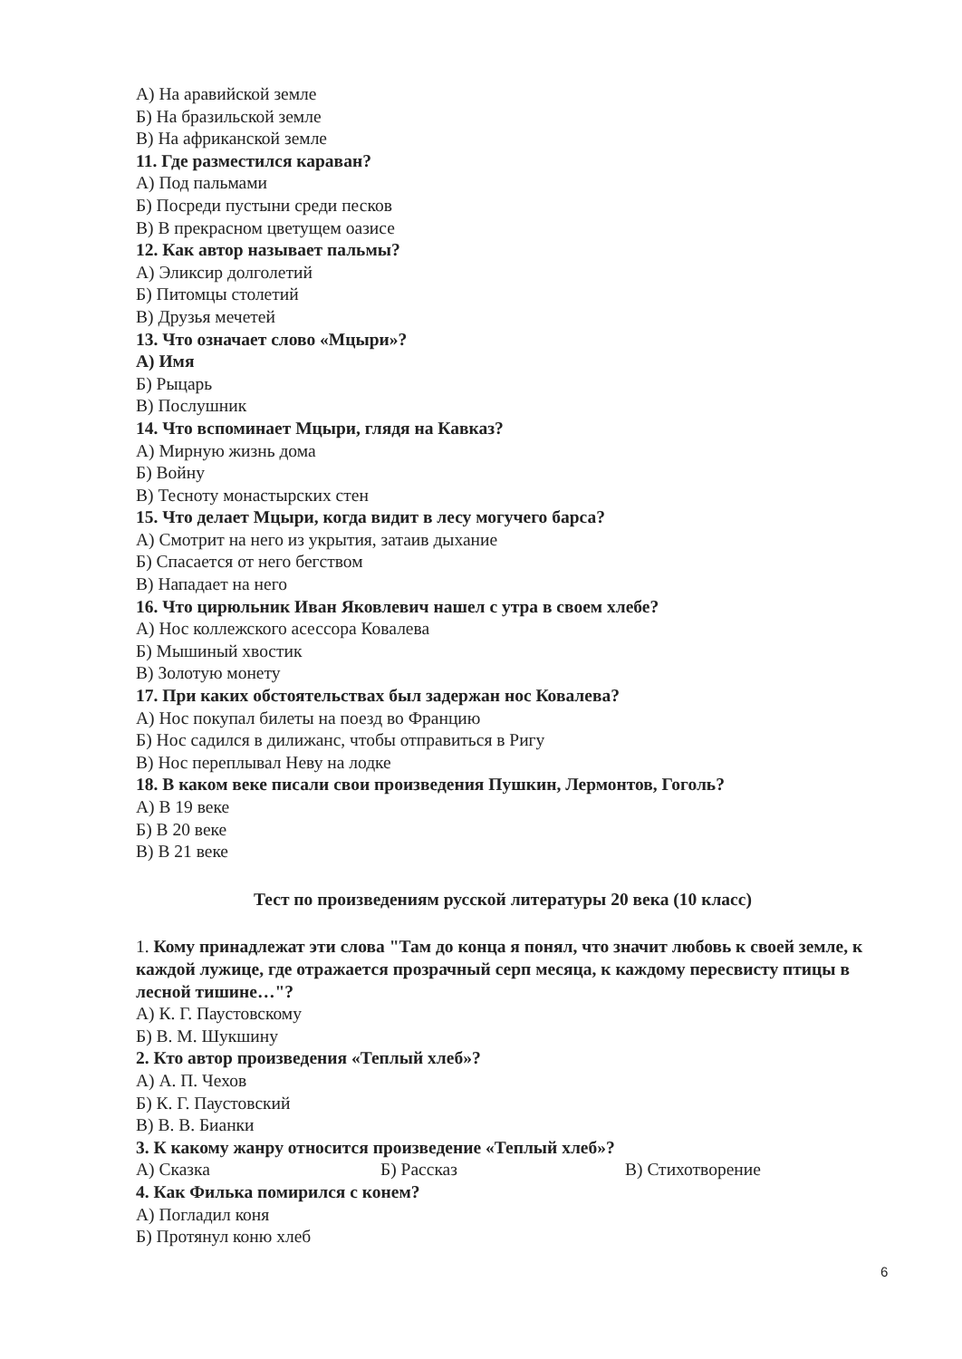А) На аравийской земле
Б) На бразильской земле
В) На африканской земле
11. Где разместился караван?
А) Под пальмами
Б) Посреди пустыни среди песков
В) В прекрасном цветущем оазисе
12. Как автор называет пальмы?
А) Эликсир долголетий
Б) Питомцы столетий
В) Друзья мечетей
13. Что означает слово «Мцыри»?
А) Имя
Б) Рыцарь
В) Послушник
14. Что вспоминает Мцыри, глядя на Кавказ?
А) Мирную жизнь дома
Б) Войну
В) Тесноту монастырских стен
15. Что делает Мцыри, когда видит в лесу могучего барса?
А) Смотрит на него из укрытия, затаив дыхание
Б) Спасается от него бегством
В) Нападает на него
16. Что цирюльник Иван Яковлевич нашел с утра в своем хлебе?
А) Нос коллежского асессора Ковалева
Б) Мышиный хвостик
В) Золотую монету
17. При каких обстоятельствах был задержан нос Ковалева?
А) Нос покупал билеты на поезд во Францию
Б) Нос садился в дилижанс, чтобы отправиться в Ригу
В) Нос переплывал Неву на лодке
18. В каком веке писали свои произведения Пушкин, Лермонтов, Гоголь?
А) В 19 веке
Б) В 20 веке
В) В 21 веке
Тест по произведениям русской литературы 20 века (10 класс)
1. Кому принадлежат эти слова "Там до конца я понял, что значит любовь к своей земле, к каждой лужице, где отражается прозрачный серп месяца, к каждому пересвисту птицы в лесной тишине…"?
А) К. Г. Паустовскому
Б) В. М. Шукшину
2. Кто автор произведения «Теплый хлеб»?
А) А. П. Чехов
Б) К. Г. Паустовский
В) В. В. Бианки
3. К какому жанру относится произведение «Теплый хлеб»?
А) Сказка Б) Рассказ В) Стихотворение
4. Как Филька помирился с конем?
А) Погладил коня
Б) Протянул коню хлеб
6